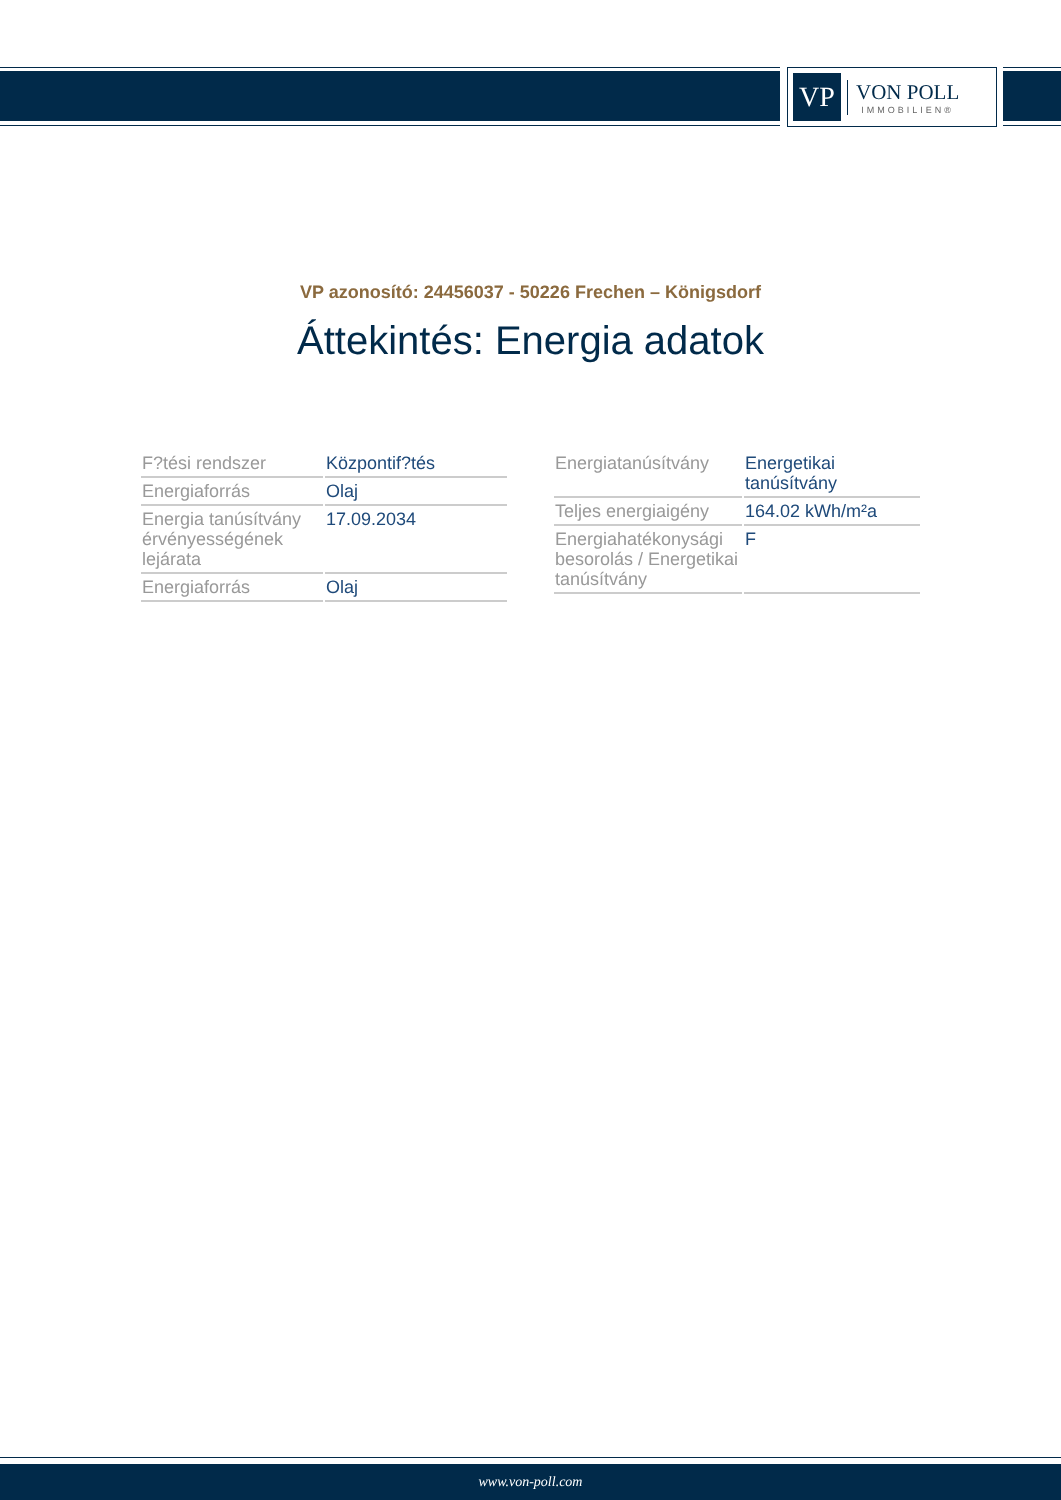VP
VON POLL
IMMOBILIEN®
VP azonosító: 24456037 - 50226 Frechen – Königsdorf
Áttekintés: Energia adatok
| F?tési rendszer | Központif?tés |
| Energiaforrás | Olaj |
| Energia tanúsítvány érvényességének lejárata | 17.09.2034 |
| Energiaforrás | Olaj |
| Energiatanúsítvány | Energetikai tanúsítvány |
| Teljes energiaigény | 164.02 kWh/m²a |
| Energiahatékonysági besorolás / Energetikai tanúsítvány | F |
www.von-poll.com